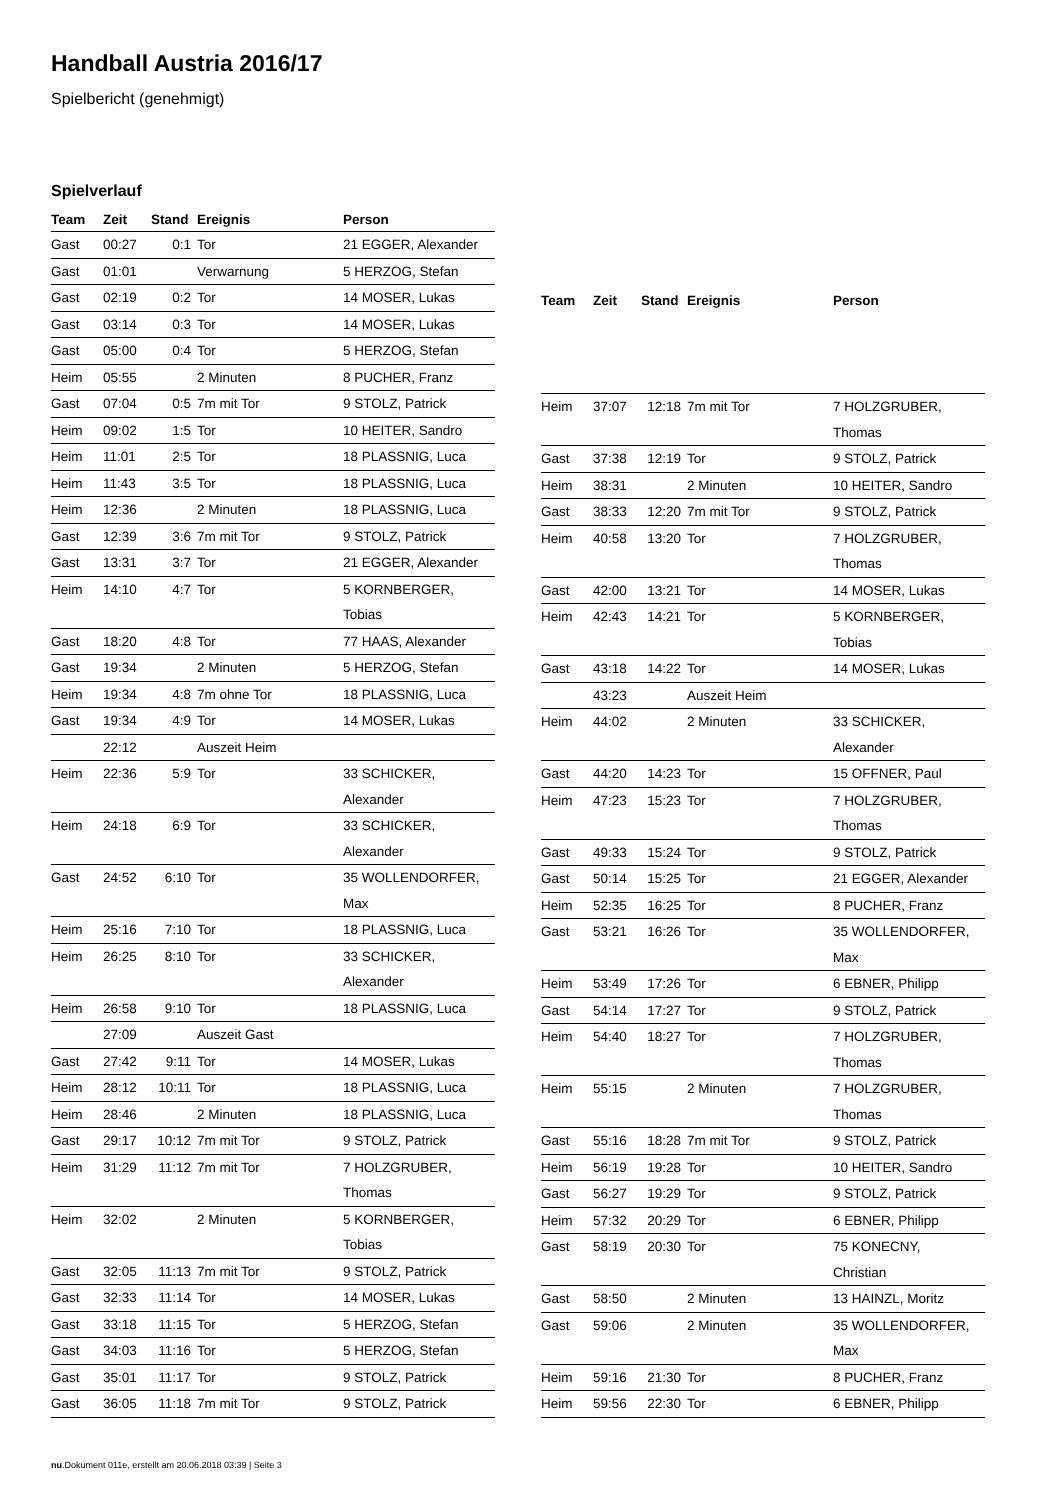Handball Austria 2016/17
Spielbericht (genehmigt)
Spielverlauf
| Team | Zeit | Stand | Ereignis | Person |
| --- | --- | --- | --- | --- |
| Gast | 00:27 | 0:1 | Tor | 21 EGGER, Alexander |
| Gast | 01:01 | | Verwarnung | 5 HERZOG, Stefan |
| Gast | 02:19 | 0:2 | Tor | 14 MOSER, Lukas |
| Gast | 03:14 | 0:3 | Tor | 14 MOSER, Lukas |
| Gast | 05:00 | 0:4 | Tor | 5 HERZOG, Stefan |
| Heim | 05:55 | | 2 Minuten | 8 PUCHER, Franz |
| Gast | 07:04 | 0:5 | 7m mit Tor | 9 STOLZ, Patrick |
| Heim | 09:02 | 1:5 | Tor | 10 HEITER, Sandro |
| Heim | 11:01 | 2:5 | Tor | 18 PLASSNIG, Luca |
| Heim | 11:43 | 3:5 | Tor | 18 PLASSNIG, Luca |
| Heim | 12:36 | | 2 Minuten | 18 PLASSNIG, Luca |
| Gast | 12:39 | 3:6 | 7m mit Tor | 9 STOLZ, Patrick |
| Gast | 13:31 | 3:7 | Tor | 21 EGGER, Alexander |
| Heim | 14:10 | 4:7 | Tor | 5 KORNBERGER, Tobias |
| Gast | 18:20 | 4:8 | Tor | 77 HAAS, Alexander |
| Gast | 19:34 | | 2 Minuten | 5 HERZOG, Stefan |
| Heim | 19:34 | 4:8 | 7m ohne Tor | 18 PLASSNIG, Luca |
| Gast | 19:34 | 4:9 | Tor | 14 MOSER, Lukas |
| | 22:12 | | Auszeit Heim | |
| Heim | 22:36 | 5:9 | Tor | 33 SCHICKER, Alexander |
| Heim | 24:18 | 6:9 | Tor | 33 SCHICKER, Alexander |
| Gast | 24:52 | 6:10 | Tor | 35 WOLLENDORFER, Max |
| Heim | 25:16 | 7:10 | Tor | 18 PLASSNIG, Luca |
| Heim | 26:25 | 8:10 | Tor | 33 SCHICKER, Alexander |
| Heim | 26:58 | 9:10 | Tor | 18 PLASSNIG, Luca |
| | 27:09 | | Auszeit Gast | |
| Gast | 27:42 | 9:11 | Tor | 14 MOSER, Lukas |
| Heim | 28:12 | 10:11 | Tor | 18 PLASSNIG, Luca |
| Heim | 28:46 | | 2 Minuten | 18 PLASSNIG, Luca |
| Gast | 29:17 | 10:12 | 7m mit Tor | 9 STOLZ, Patrick |
| Heim | 31:29 | 11:12 | 7m mit Tor | 7 HOLZGRUBER, Thomas |
| Heim | 32:02 | | 2 Minuten | 5 KORNBERGER, Tobias |
| Gast | 32:05 | 11:13 | 7m mit Tor | 9 STOLZ, Patrick |
| Gast | 32:33 | 11:14 | Tor | 14 MOSER, Lukas |
| Gast | 33:18 | 11:15 | Tor | 5 HERZOG, Stefan |
| Gast | 34:03 | 11:16 | Tor | 5 HERZOG, Stefan |
| Gast | 35:01 | 11:17 | Tor | 9 STOLZ, Patrick |
| Gast | 36:05 | 11:18 | 7m mit Tor | 9 STOLZ, Patrick |
| Team | Zeit | Stand | Ereignis | Person |
| --- | --- | --- | --- | --- |
| Heim | 37:07 | 12:18 | 7m mit Tor | 7 HOLZGRUBER, Thomas |
| Gast | 37:38 | 12:19 | Tor | 9 STOLZ, Patrick |
| Heim | 38:31 | | 2 Minuten | 10 HEITER, Sandro |
| Gast | 38:33 | 12:20 | 7m mit Tor | 9 STOLZ, Patrick |
| Heim | 40:58 | 13:20 | Tor | 7 HOLZGRUBER, Thomas |
| Gast | 42:00 | 13:21 | Tor | 14 MOSER, Lukas |
| Heim | 42:43 | 14:21 | Tor | 5 KORNBERGER, Tobias |
| Gast | 43:18 | 14:22 | Tor | 14 MOSER, Lukas |
| | 43:23 | | Auszeit Heim | |
| Heim | 44:02 | | 2 Minuten | 33 SCHICKER, Alexander |
| Gast | 44:20 | 14:23 | Tor | 15 OFFNER, Paul |
| Heim | 47:23 | 15:23 | Tor | 7 HOLZGRUBER, Thomas |
| Gast | 49:33 | 15:24 | Tor | 9 STOLZ, Patrick |
| Gast | 50:14 | 15:25 | Tor | 21 EGGER, Alexander |
| Heim | 52:35 | 16:25 | Tor | 8 PUCHER, Franz |
| Gast | 53:21 | 16:26 | Tor | 35 WOLLENDORFER, Max |
| Heim | 53:49 | 17:26 | Tor | 6 EBNER, Philipp |
| Gast | 54:14 | 17:27 | Tor | 9 STOLZ, Patrick |
| Heim | 54:40 | 18:27 | Tor | 7 HOLZGRUBER, Thomas |
| Heim | 55:15 | | 2 Minuten | 7 HOLZGRUBER, Thomas |
| Gast | 55:16 | 18:28 | 7m mit Tor | 9 STOLZ, Patrick |
| Heim | 56:19 | 19:28 | Tor | 10 HEITER, Sandro |
| Gast | 56:27 | 19:29 | Tor | 9 STOLZ, Patrick |
| Heim | 57:32 | 20:29 | Tor | 6 EBNER, Philipp |
| Gast | 58:19 | 20:30 | Tor | 75 KONECNY, Christian |
| Gast | 58:50 | | 2 Minuten | 13 HAINZL, Moritz |
| Gast | 59:06 | | 2 Minuten | 35 WOLLENDORFER, Max |
| Heim | 59:16 | 21:30 | Tor | 8 PUCHER, Franz |
| Heim | 59:56 | 22:30 | Tor | 6 EBNER, Philipp |
nu.Dokument 011e, erstellt am 20.06.2018 03:39 | Seite 3